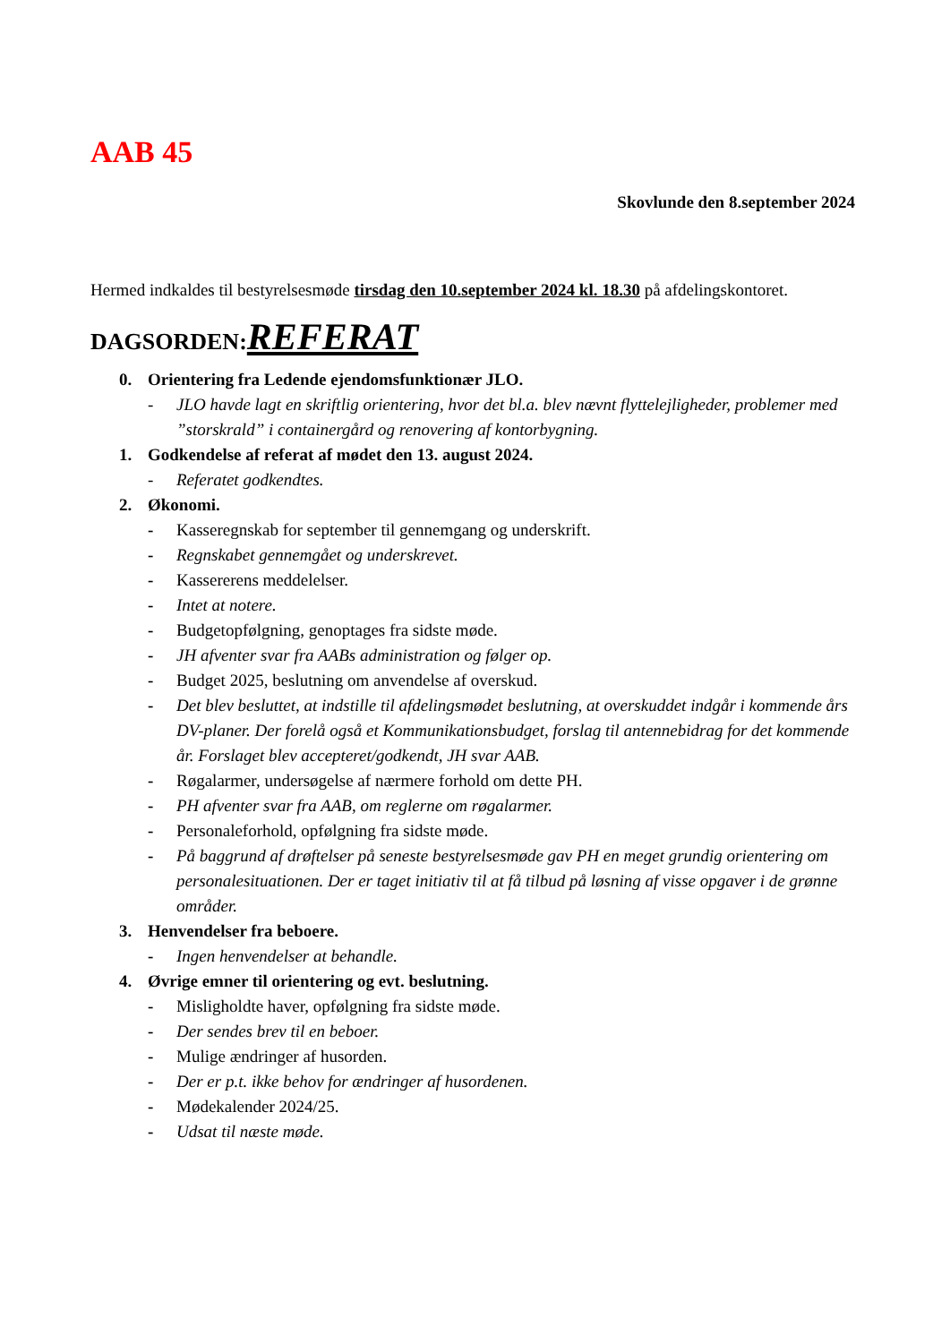AAB 45
Skovlunde den 8.september 2024
Hermed indkaldes til bestyrelsesmøde tirsdag den 10.september 2024 kl. 18.30 på afdelingskontoret.
DAGSORDEN:REFERAT
0. Orientering fra Ledende ejendomsfunktionær JLO.
- JLO havde lagt en skriftlig orientering, hvor det bl.a. blev nævnt flyttelejligheder, problemer med ”storskrald” i containergård og renovering af kontorbygning.
1. Godkendelse af referat af mødet den 13. august 2024.
- Referatet godkendtes.
2. Økonomi.
- Kasseregnskab for september til gennemgang og underskrift.
- Regnskabet gennemgået og underskrevet.
- Kassererens meddelelser.
- Intet at notere.
- Budgetopfølgning, genoptages fra sidste møde.
- JH afventer svar fra AABs administration og følger op.
- Budget 2025, beslutning om anvendelse af overskud.
- Det blev besluttet, at indstille til afdelingsmødet beslutning, at overskuddet indgår i kommende års DV-planer. Der forelå også et Kommunikationsbudget, forslag til antennebidrag for det kommende år. Forslaget blev accepteret/godkendt, JH svar AAB.
- Røgalarmer, undersøgelse af nærmere forhold om dette PH.
- PH afventer svar fra AAB, om reglerne om røgalarmer.
- Personaleforhold, opfølgning fra sidste møde.
- På baggrund af drøftelser på seneste bestyrelsesmøde gav PH en meget grundig orientering om personalesituationen. Der er taget initiativ til at få tilbud på løsning af visse opgaver i de grønne områder.
3. Henvendelser fra beboere.
- Ingen henvendelser at behandle.
4. Øvrige emner til orientering og evt. beslutning.
- Misligholdte haver, opfølgning fra sidste møde.
- Der sendes brev til en beboer.
- Mulige ændringer af husorden.
- Der er p.t. ikke behov for ændringer af husordenen.
- Mødekalender 2024/25.
- Udsat til næste møde.